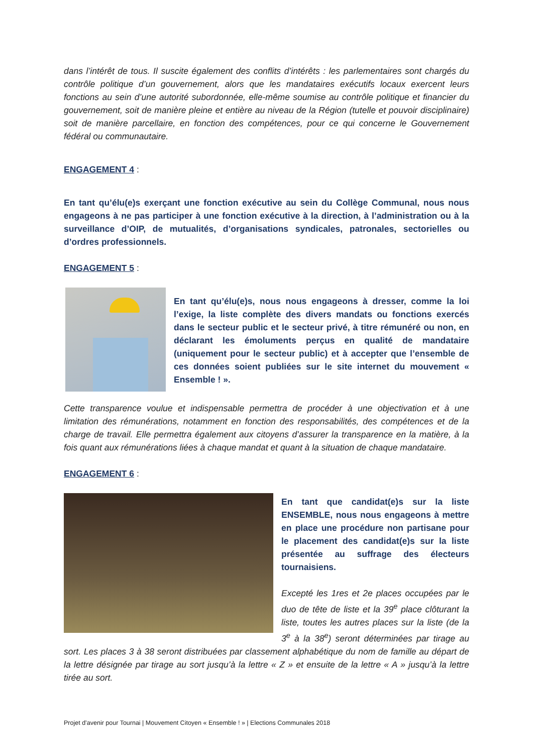dans l’intérêt de tous. Il suscite également des conflits d’intérêts : les parlementaires sont chargés du contrôle politique d’un gouvernement, alors que les mandataires exécutifs locaux exercent leurs fonctions au sein d’une autorité subordonnée, elle-même soumise au contrôle politique et financier du gouvernement, soit de manière pleine et entière au niveau de la Région (tutelle et pouvoir disciplinaire) soit de manière parcellaire, en fonction des compétences, pour ce qui concerne le Gouvernement fédéral ou communautaire.
ENGAGEMENT 4 :
En tant qu’élu(e)s exerçant une fonction exécutive au sein du Collège Communal, nous nous engageons à ne pas participer à une fonction exécutive à la direction, à l’administration ou à la surveillance d’OIP, de mutualités, d’organisations syndicales, patronales, sectorielles ou d’ordres professionnels.
ENGAGEMENT 5 :
En tant qu’élu(e)s, nous nous engageons à dresser, comme la loi l’exige, la liste complète des divers mandats ou fonctions exercés dans le secteur public et le secteur privé, à titre rémunéré ou non, en déclarant les émoluments perçus en qualité de mandataire (uniquement pour le secteur public) et à accepter que l’ensemble de ces données soient publiées sur le site internet du mouvement « Ensemble ! ».
Cette transparence voulue et indispensable permettra de procéder à une objectivation et à une limitation des rémunérations, notamment en fonction des responsabilités, des compétences et de la charge de travail. Elle permettra également aux citoyens d’assurer la transparence en la matière, à la fois quant aux rémunérations liées à chaque mandat et quant à la situation de chaque mandataire.
ENGAGEMENT 6 :
En tant que candidat(e)s sur la liste ENSEMBLE, nous nous engageons à mettre en place une procédure non partisane pour le placement des candidat(e)s sur la liste présentée au suffrage des électeurs tournaisiens.
Excepté les 1res et 2e places occupées par le duo de tête de liste et la 39<sup>e</sup> place clôturant la liste, toutes les autres places sur la liste (de la 3<sup>e</sup> à la 38<sup>e</sup>) seront déterminées par tirage au sort. Les places 3 à 38 seront distribuées par classement alphabétique du nom de famille au départ de la lettre désignée par tirage au sort jusqu’à la lettre « Z » et ensuite de la lettre « A » jusqu’à la lettre tirée au sort.
Projet d’avenir pour Tournai | Mouvement Citoyen « Ensemble ! » | Elections Communales 2018